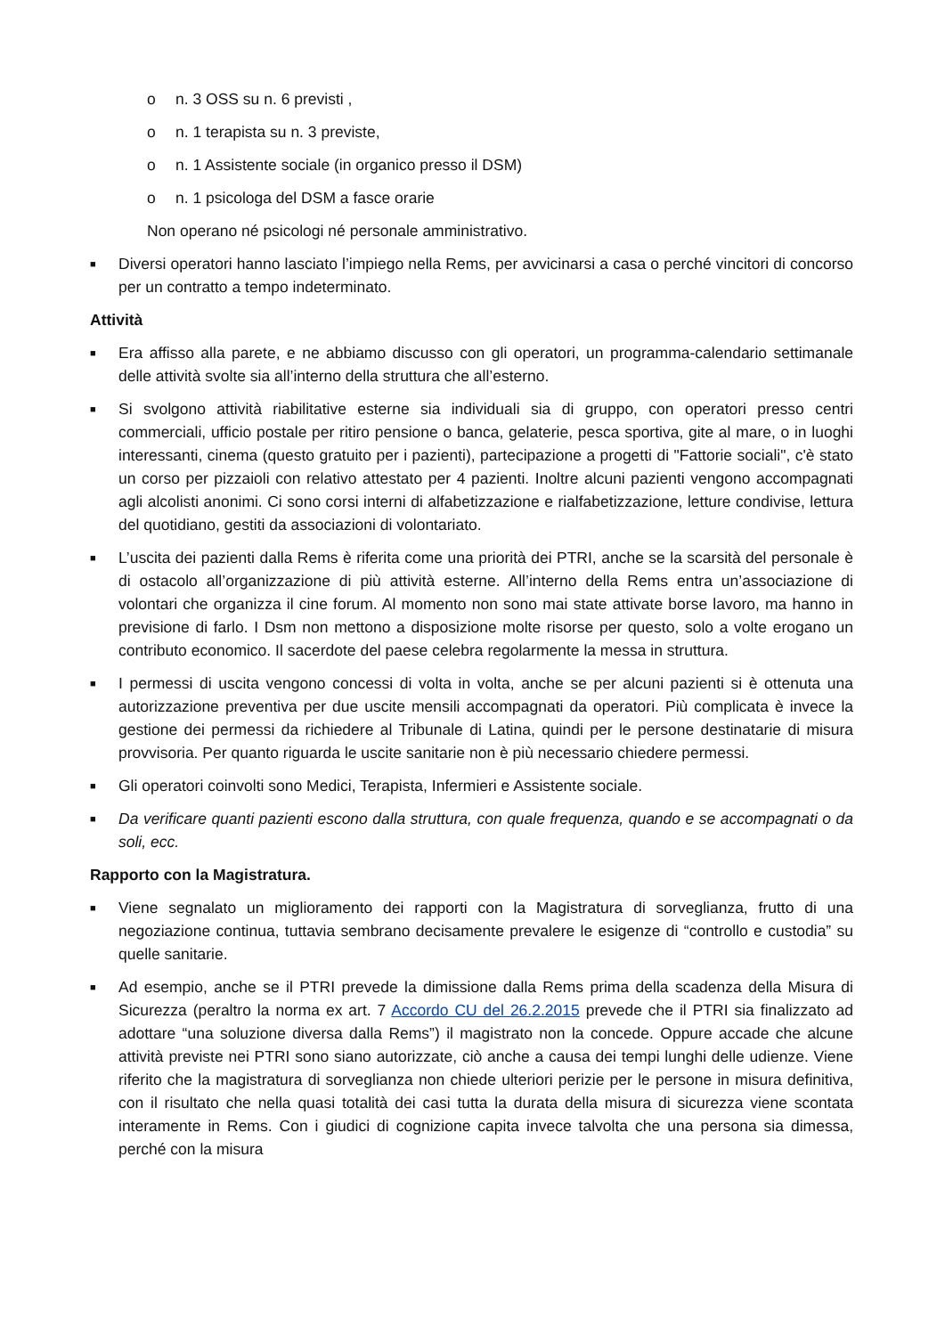o n. 3 OSS su n. 6 previsti ,
o n. 1 terapista su n. 3 previste,
o n. 1 Assistente sociale (in organico presso il DSM)
o n. 1 psicologa del DSM a fasce orarie
Non operano né psicologi né personale amministrativo.
■ Diversi operatori hanno lasciato l’impiego nella Rems, per avvicinarsi a casa o perché vincitori di concorso per un contratto a tempo indeterminato.
Attività
■ Era affisso alla parete, e ne abbiamo discusso con gli operatori, un programma-calendario settimanale delle attività svolte sia all’interno della struttura che all’esterno.
■ Si svolgono attività riabilitative esterne sia individuali sia di gruppo, con operatori presso centri commerciali, ufficio postale per ritiro pensione o banca, gelaterie, pesca sportiva, gite al mare, o in luoghi interessanti, cinema (questo gratuito per i pazienti), partecipazione a progetti di "Fattorie sociali", c'è stato un corso per pizzaioli con relativo attestato per 4 pazienti. Inoltre alcuni pazienti vengono accompagnati agli alcolisti anonimi. Ci sono corsi interni di alfabetizzazione e rialfabetizzazione, letture condivise, lettura del quotidiano, gestiti da associazioni di volontariato.
■ L’uscita dei pazienti dalla Rems è riferita come una priorità dei PTRI, anche se la scarsità del personale è di ostacolo all’organizzazione di più attività esterne. All’interno della Rems entra un’associazione di volontari che organizza il cine forum. Al momento non sono mai state attivate borse lavoro, ma hanno in previsione di farlo. I Dsm non mettono a disposizione molte risorse per questo, solo a volte erogano un contributo economico. Il sacerdote del paese celebra regolarmente la messa in struttura.
■ I permessi di uscita vengono concessi di volta in volta, anche se per alcuni pazienti si è ottenuta una autorizzazione preventiva per due uscite mensili accompagnati da operatori. Più complicata è invece la gestione dei permessi da richiedere al Tribunale di Latina, quindi per le persone destinatarie di misura provvisoria. Per quanto riguarda le uscite sanitarie non è più necessario chiedere permessi.
■ Gli operatori coinvolti sono Medici, Terapista, Infermieri e Assistente sociale.
■ Da verificare quanti pazienti escono dalla struttura, con quale frequenza, quando e se accompagnati o da soli, ecc.
Rapporto con la Magistratura.
■ Viene segnalato un miglioramento dei rapporti con la Magistratura di sorveglianza, frutto di una negoziazione continua, tuttavia sembrano decisamente prevalere le esigenze di “controllo e custodia” su quelle sanitarie.
■ Ad esempio, anche se il PTRI prevede la dimissione dalla Rems prima della scadenza della Misura di Sicurezza (peraltro la norma ex art. 7 Accordo CU del 26.2.2015 prevede che il PTRI sia finalizzato ad adottare “una soluzione diversa dalla Rems”) il magistrato non la concede. Oppure accade che alcune attività previste nei PTRI sono siano autorizzate, ciò anche a causa dei tempi lunghi delle udienze. Viene riferito che la magistratura di sorveglianza non chiede ulteriori perizie per le persone in misura definitiva, con il risultato che nella quasi totalità dei casi tutta la durata della misura di sicurezza viene scontata interamente in Rems. Con i giudici di cognizione capita invece talvolta che una persona sia dimessa, perché con la misura